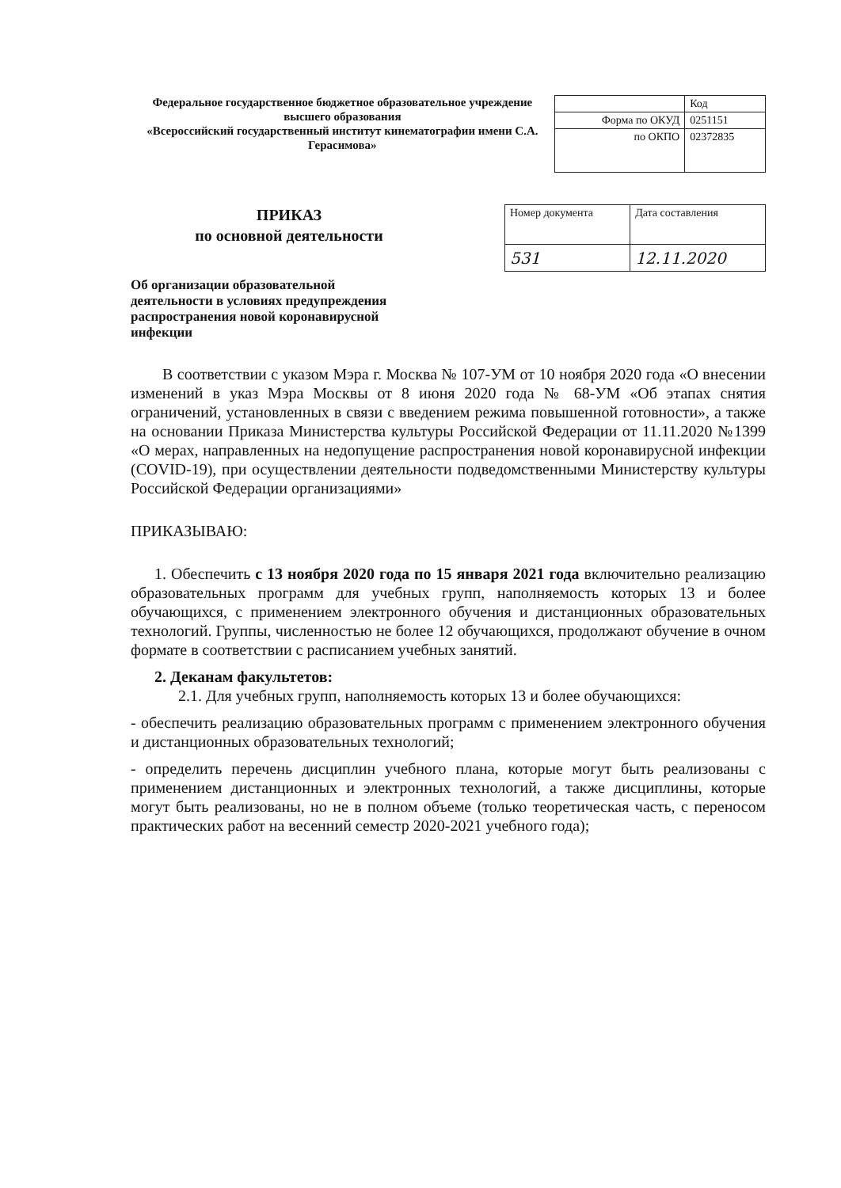Федеральное государственное бюджетное образовательное учреждение высшего образования
«Всероссийский государственный институт кинематографии имени С.А. Герасимова»
| | Код |
| Форма по ОКУД | 0251151 |
| по ОКПО | 02372835 |
ПРИКАЗ
по основной деятельности
Об организации образовательной деятельности в условиях предупреждения распространения новой коронавирусной инфекции
| Номер документа | Дата составления |
| 531 | 12.11.2020 |
В соответствии с указом Мэра г. Москва № 107-УМ от 10 ноября 2020 года «О внесении изменений в указ Мэра Москвы от 8 июня 2020 года № 68-УМ «Об этапах снятия ограничений, установленных в связи с введением режима повышенной готовности», а также на основании Приказа Министерства культуры Российской Федерации от 11.11.2020 №1399 «О мерах, направленных на недопущение распространения новой коронавирусной инфекции (COVID-19), при осуществлении деятельности подведомственными Министерству культуры Российской Федерации организациями»
ПРИКАЗЫВАЮ:
1. Обеспечить с 13 ноября 2020 года по 15 января 2021 года включительно реализацию образовательных программ для учебных групп, наполняемость которых 13 и более обучающихся, с применением электронного обучения и дистанционных образовательных технологий. Группы, численностью не более 12 обучающихся, продолжают обучение в очном формате в соответствии с расписанием учебных занятий.
2. Деканам факультетов:
2.1. Для учебных групп, наполняемость которых 13 и более обучающихся:
- обеспечить реализацию образовательных программ с применением электронного обучения и дистанционных образовательных технологий;
- определить перечень дисциплин учебного плана, которые могут быть реализованы с применением дистанционных и электронных технологий, а также дисциплины, которые могут быть реализованы, но не в полном объеме (только теоретическая часть, с переносом практических работ на весенний семестр 2020-2021 учебного года);